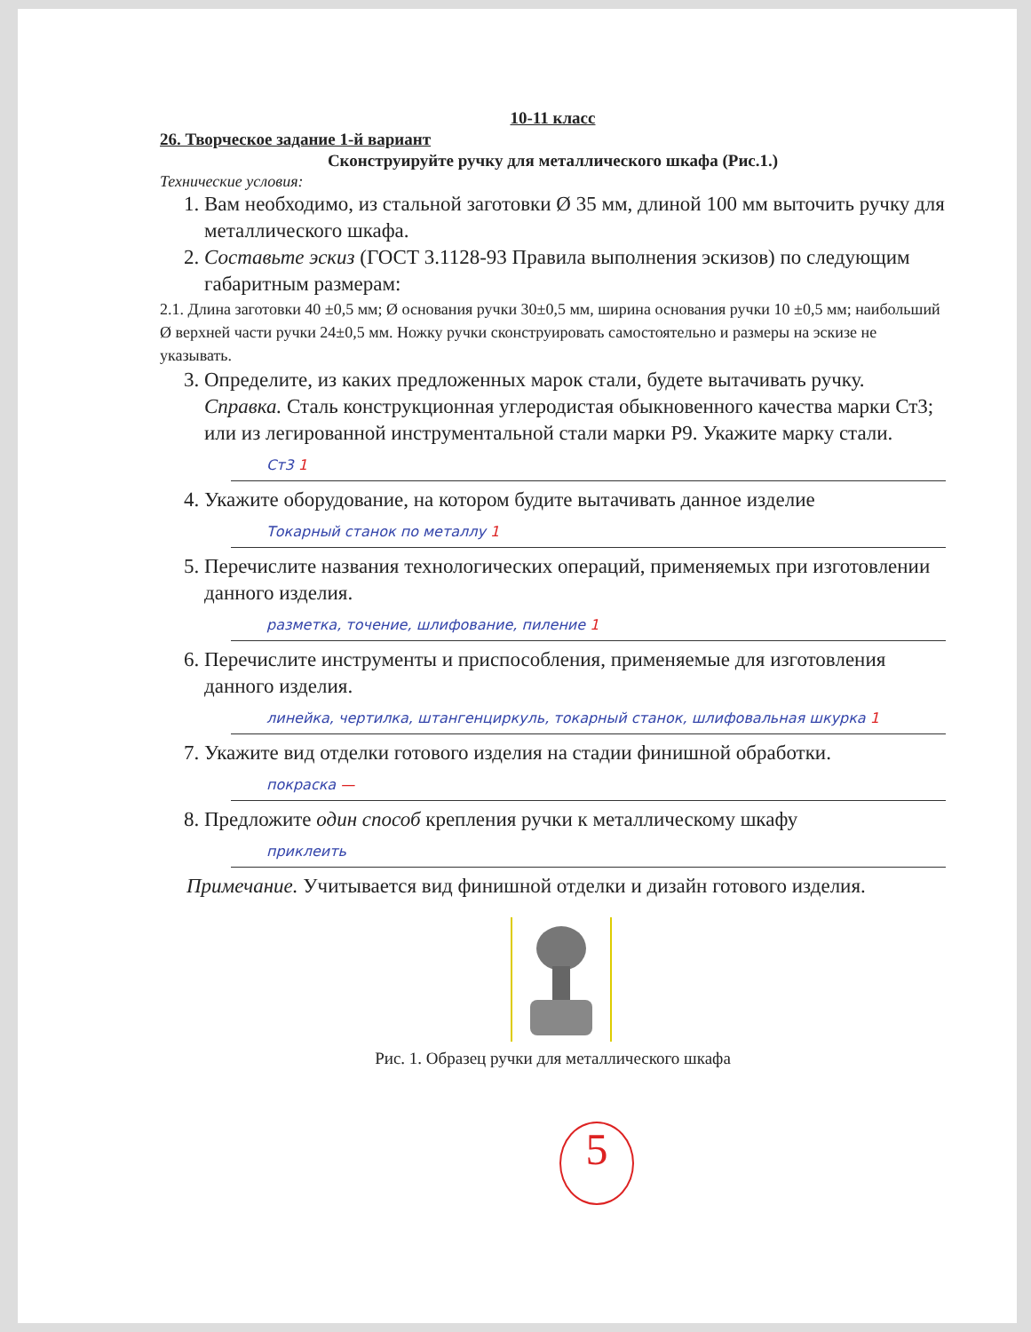10-11 класс
26. Творческое задание 1-й вариант
Сконструируйте ручку для металлического шкафа (Рис.1.)
Технические условия:
1. Вам необходимо, из стальной заготовки Ø 35 мм, длиной 100 мм выточить ручку для металлического шкафа.
2. Составьте эскиз (ГОСТ 3.1128-93 Правила выполнения эскизов) по следующим габаритным размерам:
2.1. Длина заготовки 40 ±0,5 мм; Ø основания ручки 30±0,5 мм, ширина основания ручки 10 ±0,5 мм; наибольший Ø верхней части ручки 24±0,5 мм. Ножку ручки сконструировать самостоятельно и размеры на эскизе не указывать.
3. Определите, из каких предложенных марок стали, будете вытачивать ручку. Справка. Сталь конструкционная углеродистая обыкновенного качества марки Ст3; или из легированной инструментальной стали марки Р9. Укажите марку стали.
Ст3 1
4. Укажите оборудование, на котором будите вытачивать данное изделие
Токарный станок по металлу 1
5. Перечислите названия технологических операций, применяемых при изготовлении данного изделия.
разметка, точение, шлифование, пиление 1
6. Перечислите инструменты и приспособления, применяемые для изготовления данного изделия.
линейка, чертилка, штангенциркуль, токарный станок, шлифовальная шкурка 1
7. Укажите вид отделки готового изделия на стадии финишной обработки.
покраска —
8. Предложите один способ крепления ручки к металлическому шкафу
приклеить
Примечание. Учитывается вид финишной отделки и дизайн готового изделия.
Рис. 1. Образец ручки для металлического шкафа
5